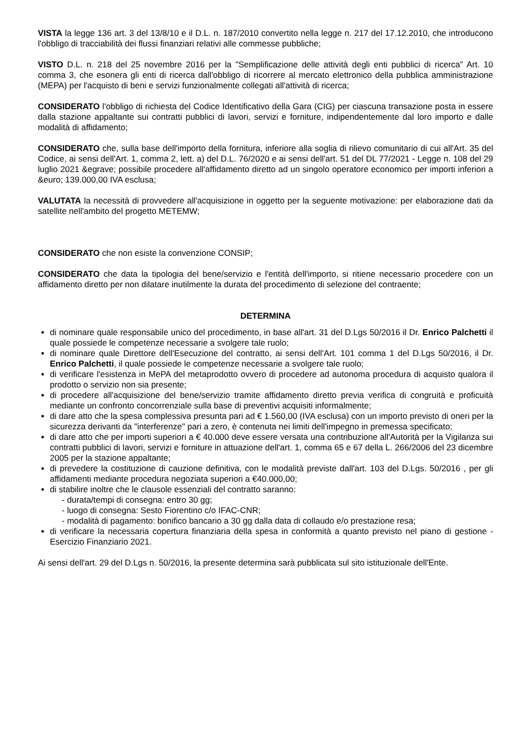VISTA la legge 136 art. 3 del 13/8/10 e il D.L. n. 187/2010 convertito nella legge n. 217 del 17.12.2010, che introducono l'obbligo di tracciabilità dei flussi finanziari relativi alle commesse pubbliche;
VISTO D.L. n. 218 del 25 novembre 2016 per la "Semplificazione delle attività degli enti pubblici di ricerca" Art. 10 comma 3, che esonera gli enti di ricerca dall'obbligo di ricorrere al mercato elettronico della pubblica amministrazione (MEPA) per l'acquisto di beni e servizi funzionalmente collegati all'attività di ricerca;
CONSIDERATO l'obbligo di richiesta del Codice Identificativo della Gara (CIG) per ciascuna transazione posta in essere dalla stazione appaltante sui contratti pubblici di lavori, servizi e forniture, indipendentemente dal loro importo e dalle modalità di affidamento;
CONSIDERATO che, sulla base dell'importo della fornitura, inferiore alla soglia di rilievo comunitario di cui all'Art. 35 del Codice, ai sensi dell'Art. 1, comma 2, lett. a) del D.L. 76/2020 e ai sensi dell'art. 51 del DL 77/2021 - Legge n. 108 del 29 luglio 2021 &egrave; possibile procedere all'affidamento diretto ad un singolo operatore economico per importi inferiori a &euro; 139.000,00 IVA esclusa;
VALUTATA la necessità di provvedere all'acquisizione in oggetto per la seguente motivazione: per elaborazione dati da satellite nell'ambito del progetto METEMW;
CONSIDERATO che non esiste la convenzione CONSIP;
CONSIDERATO che data la tipologia del bene/servizio e l'entità dell'importo, si ritiene necessario procedere con un affidamento diretto per non dilatare inutilmente la durata del procedimento di selezione del contraente;
DETERMINA
di nominare quale responsabile unico del procedimento, in base all'art. 31 del D.Lgs 50/2016 il Dr. Enrico Palchetti il quale possiede le competenze necessarie a svolgere tale ruolo;
di nominare quale Direttore dell'Esecuzione del contratto, ai sensi dell'Art. 101 comma 1 del D.Lgs 50/2016, il Dr. Enrico Palchetti, il quale possiede le competenze necessarie a svolgere tale ruolo;
di verificare l'esistenza in MePA del metaprodotto ovvero di procedere ad autonoma procedura di acquisto qualora il prodotto o servizio non sia presente;
di procedere all'acquisizione del bene/servizio tramite affidamento diretto previa verifica di congruità e proficuità mediante un confronto concorrenziale sulla base di preventivi acquisiti informalmente;
di dare atto che la spesa complessiva presunta pari ad € 1.560,00 (IVA esclusa) con un importo previsto di oneri per la sicurezza derivanti da "interferenze" pari a zero, è contenuta nei limiti dell'impegno in premessa specificato;
di dare atto che per importi superiori a € 40.000 deve essere versata una contribuzione all'Autorità per la Vigilanza sui contratti pubblici di lavori, servizi e forniture in attuazione dell'art. 1, comma 65 e 67 della L. 266/2006 del 23 dicembre 2005 per la stazione appaltante;
di prevedere la costituzione di cauzione definitiva, con le modalità previste dall'art. 103 del D.Lgs. 50/2016 , per gli affidamenti mediante procedura negoziata superiori a €40.000,00;
di stabilire inoltre che le clausole essenziali del contratto saranno:
- durata/tempi di consegna: entro 30 gg;
- luogo di consegna: Sesto Fiorentino c/o IFAC-CNR;
- modalità di pagamento: bonifico bancario a 30 gg dalla data di collaudo e/o prestazione resa;
di verificare la necessaria copertura finanziaria della spesa in conformità a quanto previsto nel piano di gestione - Esercizio Finanziario 2021.
Ai sensi dell'art. 29 del D.Lgs n. 50/2016, la presente determina sarà pubblicata sul sito istituzionale dell'Ente.